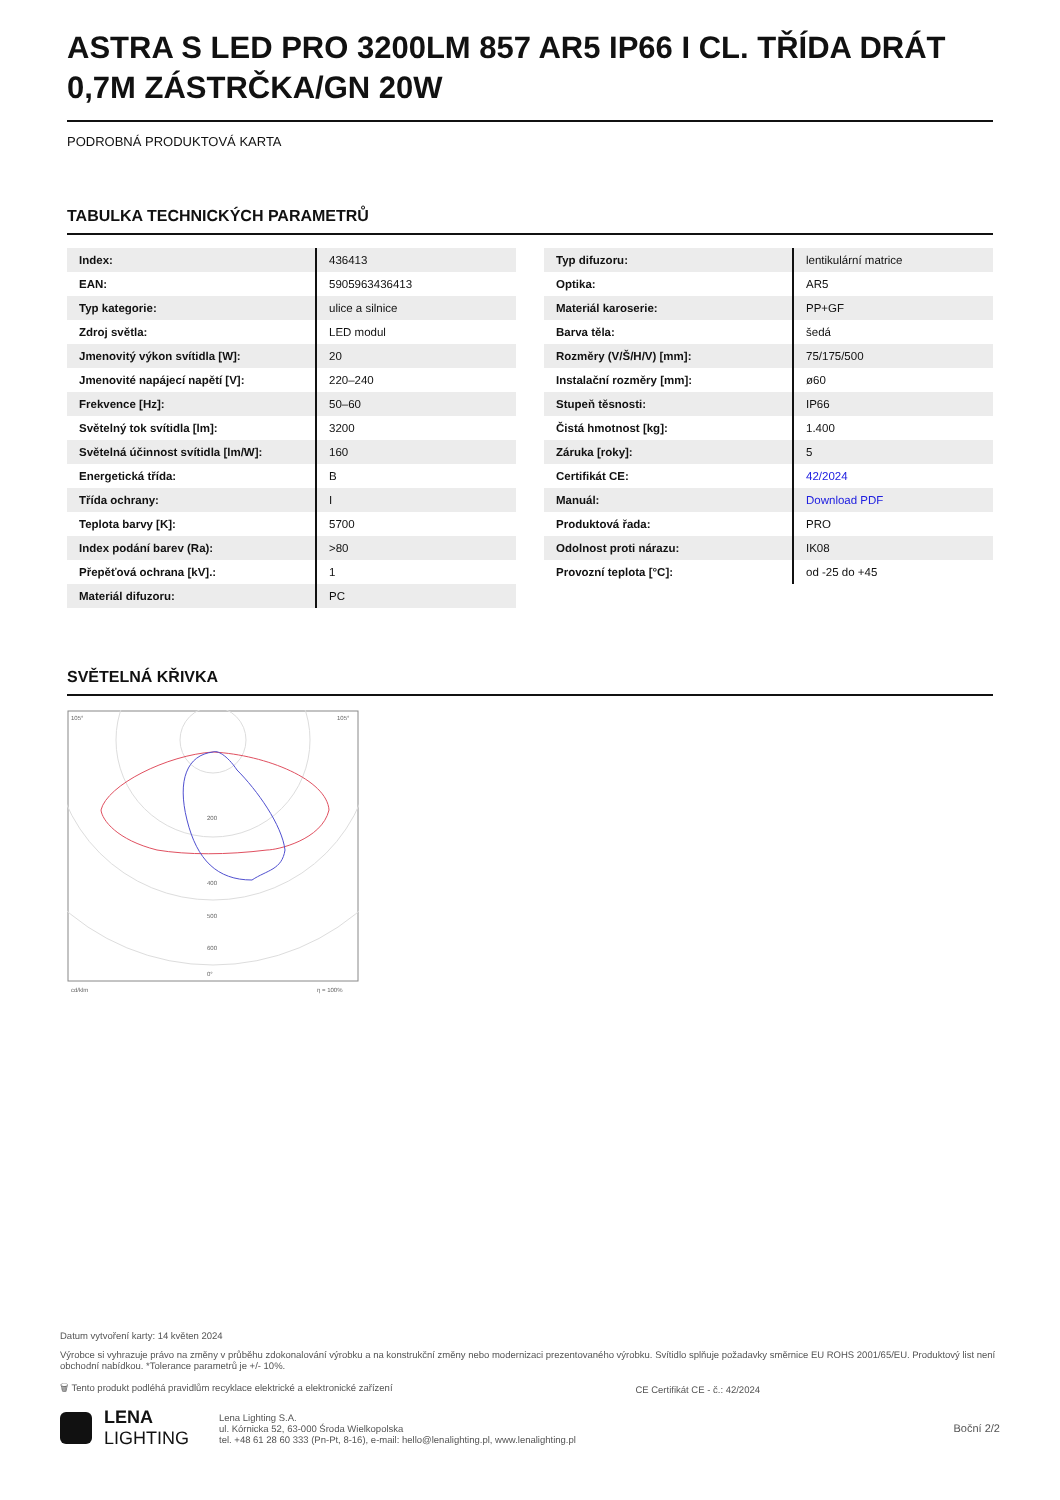ASTRA S LED PRO 3200LM 857 AR5 IP66 I CL. TŘÍDA DRÁT 0,7M ZÁSTRČKA/GN 20W
PODROBNÁ PRODUKTOVÁ KARTA
TABULKA TECHNICKÝCH PARAMETRŮ
| Index: | 436413 |
| EAN: | 5905963436413 |
| Typ kategorie: | ulice a silnice |
| Zdroj světla: | LED modul |
| Jmenovitý výkon svítidla [W]: | 20 |
| Jmenovité napájecí napětí [V]: | 220–240 |
| Frekvence [Hz]: | 50–60 |
| Světelný tok svítidla [lm]: | 3200 |
| Světelná účinnost svítidla [lm/W]: | 160 |
| Energetická třída: | B |
| Třída ochrany: | I |
| Teplota barvy [K]: | 5700 |
| Index podání barev (Ra): | >80 |
| Přepěťová ochrana [kV].: | 1 |
| Materiál difuzoru: | PC |
| Typ difuzoru: | lentikulární matrice |
| Optika: | AR5 |
| Materiál karoserie: | PP+GF |
| Barva těla: | šedá |
| Rozměry (V/Š/H/V) [mm]: | 75/175/500 |
| Instalační rozměry [mm]: | ø60 |
| Stupeň těsnosti: | IP66 |
| Čistá hmotnost [kg]: | 1.400 |
| Záruka [roky]: | 5 |
| Certifikát CE: | 42/2024 |
| Manuál: | Download PDF |
| Produktová řada: | PRO |
| Odolnost proti nárazu: | IK08 |
| Provozní teplota [°C]: | od -25 do +45 |
SVĚTELNÁ KŘIVKA
105°
105°
200
400
500
600
0°
cd/klm
η = 100%
Datum vytvoření karty: 14 květen 2024
Výrobce si vyhrazuje právo na změny v průběhu zdokonalování výrobku a na konstrukční změny nebo modernizaci prezentovaného výrobku. Svítidlo splňuje požadavky směrnice EU ROHS 2001/65/EU. Produktový list není obchodní nabídkou. *Tolerance parametrů je +/- 10%.
🗑 Tento produkt podléhá pravidlům recyklace elektrické a elektronické zařízení CE Certifikát CE - č.: 42/2024
LENA
LIGHTING
Lena Lighting S.A.
ul. Kórnicka 52, 63-000 Środa Wielkopolska
tel. +48 61 28 60 333 (Pn-Pt, 8-16), e-mail: hello@lenalighting.pl, www.lenalighting.pl
Boční 2/2